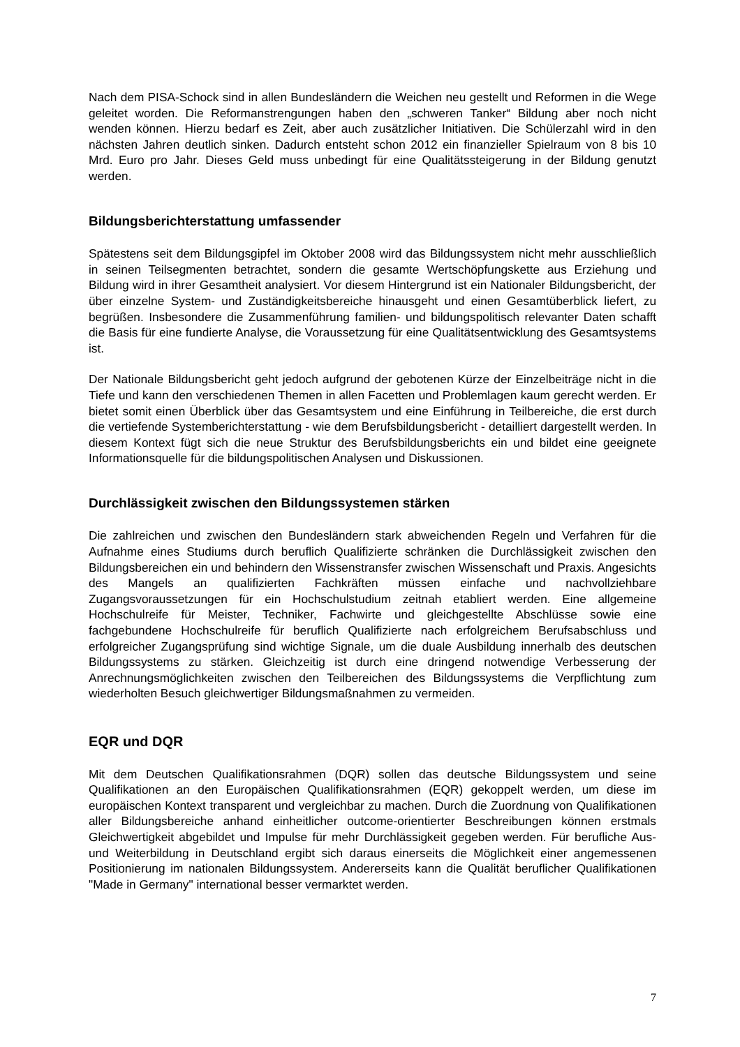Nach dem PISA-Schock sind in allen Bundesländern die Weichen neu gestellt und Reformen in die Wege geleitet worden. Die Reformanstrengungen haben den „schweren Tanker“ Bildung aber noch nicht wenden können. Hierzu bedarf es Zeit, aber auch zusätzlicher Initiativen. Die Schülerzahl wird in den nächsten Jahren deutlich sinken. Dadurch entsteht schon 2012 ein finanzieller Spielraum von 8 bis 10 Mrd. Euro pro Jahr. Dieses Geld muss unbedingt für eine Qualitätssteigerung in der Bildung genutzt werden.
Bildungsberichterstattung umfassender
Spätestens seit dem Bildungsgipfel im Oktober 2008 wird das Bildungssystem nicht mehr ausschließlich in seinen Teilsegmenten betrachtet, sondern die gesamte Wertschöpfungskette aus Erziehung und Bildung wird in ihrer Gesamtheit analysiert. Vor diesem Hintergrund ist ein Nationaler Bildungsbericht, der über einzelne System- und Zuständigkeitsbereiche hinausgeht und einen Gesamtüberblick liefert, zu begrüßen. Insbesondere die Zusammenführung familien- und bildungspolitisch relevanter Daten schafft die Basis für eine fundierte Analyse, die Voraussetzung für eine Qualitätsentwicklung des Gesamtsystems ist.
Der Nationale Bildungsbericht geht jedoch aufgrund der gebotenen Kürze der Einzelbeiträge nicht in die Tiefe und kann den verschiedenen Themen in allen Facetten und Problemlagen kaum gerecht werden. Er bietet somit einen Überblick über das Gesamtsystem und eine Einführung in Teilbereiche, die erst durch die vertiefende Systemberichterstattung - wie dem Berufsbildungsbericht - detailliert dargestellt werden. In diesem Kontext fügt sich die neue Struktur des Berufsbildungsberichts ein und bildet eine geeignete Informationsquelle für die bildungspolitischen Analysen und Diskussionen.
Durchlässigkeit zwischen den Bildungssystemen stärken
Die zahlreichen und zwischen den Bundesländern stark abweichenden Regeln und Verfahren für die Aufnahme eines Studiums durch beruflich Qualifizierte schränken die Durchlässigkeit zwischen den Bildungsbereichen ein und behindern den Wissenstransfer zwischen Wissenschaft und Praxis. Angesichts des Mangels an qualifizierten Fachkräften müssen einfache und nachvollziehbare Zugangsvoraussetzungen für ein Hochschulstudium zeitnah etabliert werden. Eine allgemeine Hochschulreife für Meister, Techniker, Fachwirte und gleichgestellte Abschlüsse sowie eine fachgebundene Hochschulreife für beruflich Qualifizierte nach erfolgreichem Berufsabschluss und erfolgreicher Zugangsprüfung sind wichtige Signale, um die duale Ausbildung innerhalb des deutschen Bildungssystems zu stärken. Gleichzeitig ist durch eine dringend notwendige Verbesserung der Anrechnungsmöglichkeiten zwischen den Teilbereichen des Bildungssystems die Verpflichtung zum wiederholten Besuch gleichwertiger Bildungsmaßnahmen zu vermeiden.
EQR und DQR
Mit dem Deutschen Qualifikationsrahmen (DQR) sollen das deutsche Bildungssystem und seine Qualifikationen an den Europäischen Qualifikationsrahmen (EQR) gekoppelt werden, um diese im europäischen Kontext transparent und vergleichbar zu machen. Durch die Zuordnung von Qualifikationen aller Bildungsbereiche anhand einheitlicher outcome-orientierter Beschreibungen können erstmals Gleichwertigkeit abgebildet und Impulse für mehr Durchlässigkeit gegeben werden. Für berufliche Aus- und Weiterbildung in Deutschland ergibt sich daraus einerseits die Möglichkeit einer angemessenen Positionierung im nationalen Bildungssystem. Andererseits kann die Qualität beruflicher Qualifikationen "Made in Germany" international besser vermarktet werden.
7